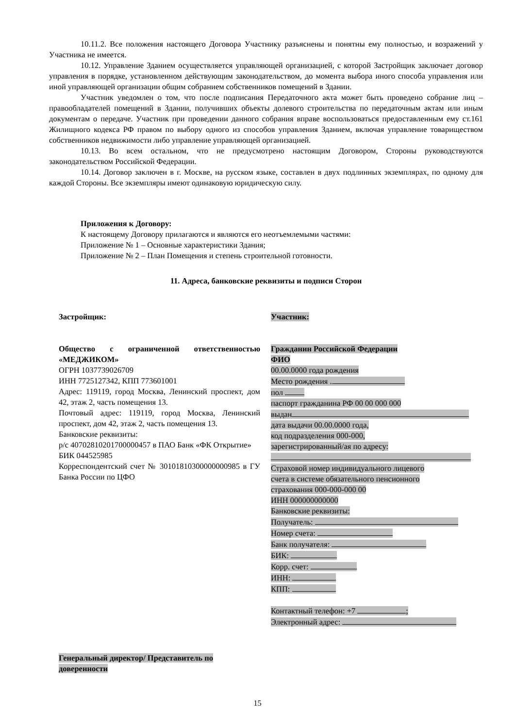10.11.2. Все положения настоящего Договора Участнику разъяснены и понятны ему полностью, и возражений у Участника не имеется.
10.12. Управление Зданием осуществляется управляющей организацией, с которой Застройщик заключает договор управления в порядке, установленном действующим законодательством, до момента выбора иного способа управления или иной управляющей организации общим собранием собственников помещений в Здании.
Участник уведомлен о том, что после подписания Передаточного акта может быть проведено собрание лиц – правообладателей помещений в Здании, получивших объекты долевого строительства по передаточным актам или иным документам о передаче. Участник при проведении данного собрания вправе воспользоваться предоставленным ему ст.161 Жилищного кодекса РФ правом по выбору одного из способов управления Зданием, включая управление товариществом собственников недвижимости либо управление управляющей организацией.
10.13. Во всем остальном, что не предусмотрено настоящим Договором, Стороны руководствуются законодательством Российской Федерации.
10.14. Договор заключен в г. Москве, на русском языке, составлен в двух подлинных экземплярах, по одному для каждой Стороны. Все экземпляры имеют одинаковую юридическую силу.
Приложения к Договору:
К настоящему Договору прилагаются и являются его неотъемлемыми частями:
Приложение № 1 – Основные характеристики Здания;
Приложение № 2 – План Помещения и степень строительной готовности.
11. Адреса, банковские реквизиты и подписи Сторон
Застройщик:
Общество с ограниченной ответственностью «МЕДЖИКОМ»
ОГРН 1037739026709
ИНН 7725127342, КПП 773601001
Адрес: 119119, город Москва, Ленинский проспект, дом 42, этаж 2, часть помещения 13.
Почтовый адрес: 119119, город Москва, Ленинский проспект, дом 42, этаж 2, часть помещения 13.
Банковские реквизиты:
р/с 40702810201700000457 в ПАО Банк «ФК Открытие»
БИК 044525985
Корреспондентский счет № 30101810300000000985 в ГУ Банка России по ЦФО
Участник:
Гражданин Российской Федерации
ФИО
00.00.0000 года рождения
Место рождения .
пол
паспорт гражданина РФ 00 00 000 000
выдан
дата выдачи 00.00.0000 года,
код подразделения 000-000,
зарегистрированный/ая по адресу:
Страховой номер индивидуального лицевого
счета в системе обязательного пенсионного
страхования 000-000-000 00
ИНН 000000000000
Банковские реквизиты:
Получатель:
Номер счета:
Банк получателя:
БИК:
Корр. счет:
ИНН:
КПП:
Контактный телефон: +7 ;
Электронный адрес:
Генеральный директор/ Представитель по доверенности
15